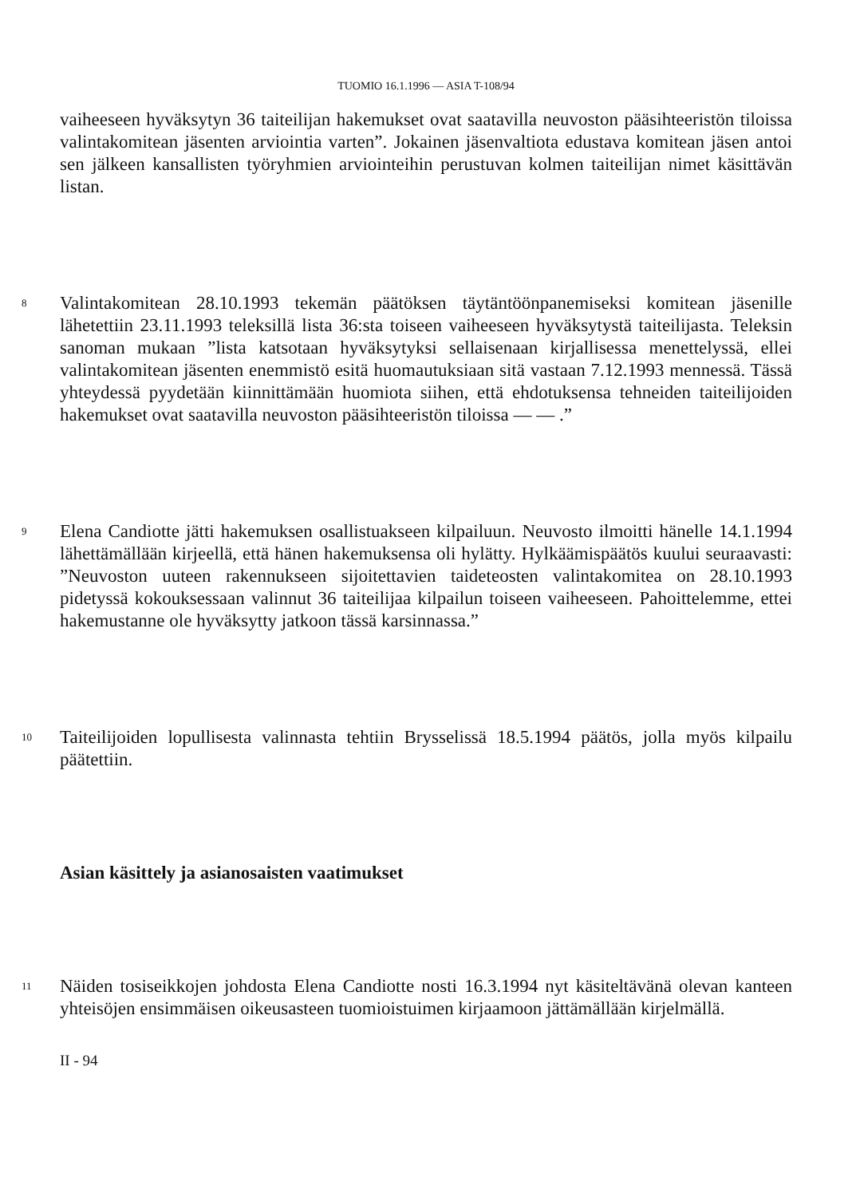TUOMIO 16.1.1996 — ASIA T-108/94
vaiheeseen hyväksytyn 36 taiteilijan hakemukset ovat saatavilla neuvoston pääsihteeristön tiloissa valintakomitean jäsenten arviointia varten”. Jokainen jäsenvaltiota edustava komitean jäsen antoi sen jälkeen kansallisten työryhmien arviointeihin perustuvan kolmen taiteilijan nimet käsittävän listan.
8
Valintakomitean 28.10.1993 tekemän päätöksen täytäntöönpanemiseksi komitean jäsenille lähetettiin 23.11.1993 teleksillä lista 36:sta toiseen vaiheeseen hyväksytystä taiteilijasta. Teleksin sanoman mukaan ”lista katsotaan hyväksytyksi sellaisenaan kirjallisessa menettelyssä, ellei valintakomitean jäsenten enemmistö esitä huomautuksiaan sitä vastaan 7.12.1993 mennessä. Tässä yhteydessä pyydetään kiinnittämään huomiota siihen, että ehdotuksensa tehneiden taiteilijoiden hakemukset ovat saatavilla neuvoston pääsihteeristön tiloissa — — .”
9
Elena Candiotte jätti hakemuksen osallistuakseen kilpailuun. Neuvosto ilmoitti hänelle 14.1.1994 lähettämällään kirjeellä, että hänen hakemuksensa oli hylätty. Hylkäämispäätös kuului seuraavasti: ”Neuvoston uuteen rakennukseen sijoitettavien taideteosten valintakomitea on 28.10.1993 pidetyssä kokouksessaan valinnut 36 taiteilijaa kilpailun toiseen vaiheeseen. Pahoittelemme, ettei hakemustanne ole hyväksytty jatkoon tässä karsinnassa.”
10
Taiteilijoiden lopullisesta valinnasta tehtiin Brysselissä 18.5.1994 päätös, jolla myös kilpailu päätettiin.
Asian käsittely ja asianosaisten vaatimukset
11
Näiden tosiseikkojen johdosta Elena Candiotte nosti 16.3.1994 nyt käsiteltävänä olevan kanteen yhteisöjen ensimmäisen oikeusasteen tuomioistuimen kirjaamoon jättämällään kirjelmällä.
II - 94